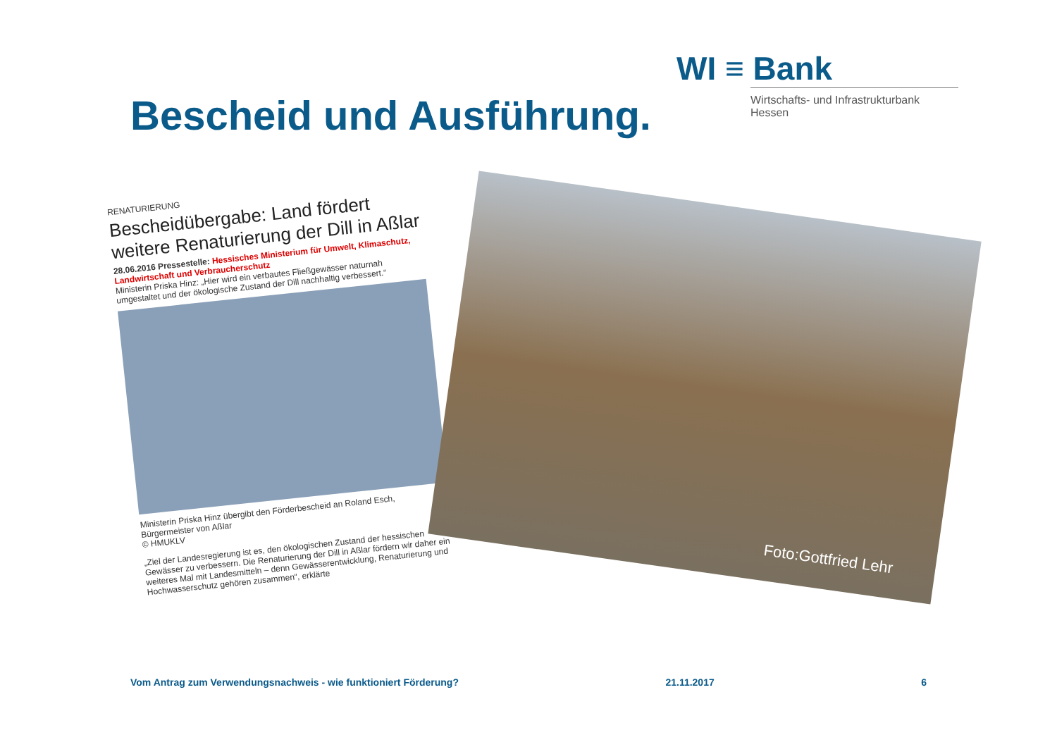WI ≡ Bank
Wirtschafts- und Infrastrukturbank Hessen
Bescheid und Ausführung.
RENATURIERUNG
Bescheidübergabe: Land fördert weitere Renaturierung der Dill in Aßlar
28.06.2016 Pressestelle: Hessisches Ministerium für Umwelt, Klimaschutz, Landwirtschaft und Verbraucherschutz
Ministerin Priska Hinz: „Hier wird ein verbautes Fließgewässer naturnah umgestaltet und der ökologische Zustand der Dill nachhaltig verbessert.“
Ministerin Priska Hinz übergibt den Förderbescheid an Roland Esch, Bürgermeister von Aßlar
© HMUKLV
„Ziel der Landesregierung ist es, den ökologischen Zustand der hessischen Gewässer zu verbessern. Die Renaturierung der Dill in Aßlar fördern wir daher ein weiteres Mal mit Landesmitteln – denn Gewässerentwicklung, Renaturierung und Hochwasserschutz gehören zusammen“, erklärte
Foto:Gottfried Lehr
Vom Antrag zum Verwendungsnachweis - wie funktioniert Förderung? 21.11.2017 6